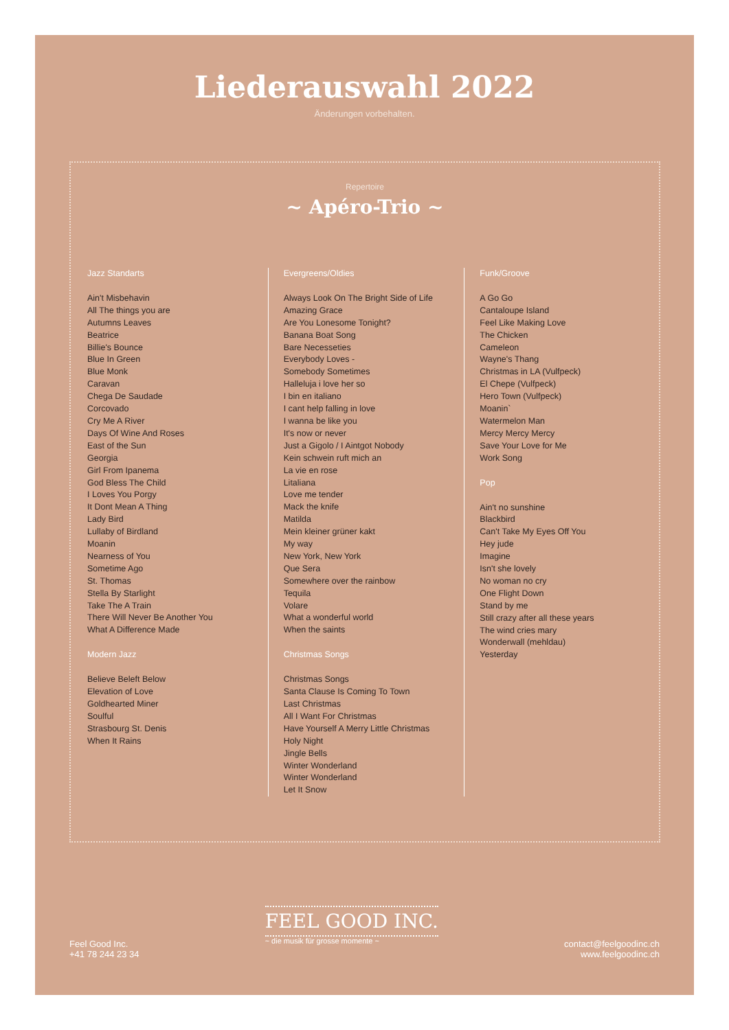Liederauswahl 2022
Änderungen vorbehalten.
Repertoire
~ Apéro-Trio ~
Jazz Standarts
Ain't Misbehavin
All The things you are
Autumns Leaves
Beatrice
Billie's Bounce
Blue In Green
Blue Monk
Caravan
Chega De Saudade
Corcovado
Cry Me A River
Days Of Wine And Roses
East of the Sun
Georgia
Girl From Ipanema
God Bless The Child
I Loves You Porgy
It Dont Mean A Thing
Lady Bird
Lullaby of Birdland
Moanin
Nearness of You
Sometime Ago
St. Thomas
Stella By Starlight
Take The A Train
There Will Never Be Another You
What A Difference Made
Modern Jazz
Believe Beleft Below
Elevation of Love
Goldhearted Miner
Soulful
Strasbourg St. Denis
When It Rains
Evergreens/Oldies
Always Look On The Bright Side of Life
Amazing Grace
Are You Lonesome Tonight?
Banana Boat Song
Bare Necesseties
Everybody Loves -
Somebody Sometimes
Halleluja i love her so
I bin en italiano
I cant help falling in love
I wanna be like you
It's now or never
Just a Gigolo / I Aintgot Nobody
Kein schwein ruft mich an
La vie en rose
Litaliana
Love me tender
Mack the knife
Matilda
Mein kleiner grüner kakt
My way
New York, New York
Que Sera
Somewhere over the rainbow
Tequila
Volare
What a wonderful world
When the saints
Christmas Songs
Christmas Songs
Santa Clause Is Coming To Town
Last Christmas
All I Want For Christmas
Have Yourself A Merry Little Christmas
Holy Night
Jingle Bells
Winter Wonderland
Winter Wonderland
Let It Snow
Funk/Groove
A Go Go
Cantaloupe Island
Feel Like Making Love
The Chicken
Cameleon
Wayne's Thang
Christmas in LA (Vulfpeck)
El Chepe (Vulfpeck)
Hero Town (Vulfpeck)
Moanin`
Watermelon Man
Mercy Mercy Mercy
Save Your Love for Me
Work Song
Pop
Ain't no sunshine
Blackbird
Can't Take My Eyes Off You
Hey jude
Imagine
Isn't she lovely
No woman no cry
One Flight Down
Stand by me
Still crazy after all these years
The wind cries mary
Wonderwall (mehldau)
Yesterday
Feel Good Inc.
+41 78 244 23 34
FEEL GOOD INC.
~ die musik für grosse momente ~
contact@feelgoodinc.ch
www.feelgoodinc.ch